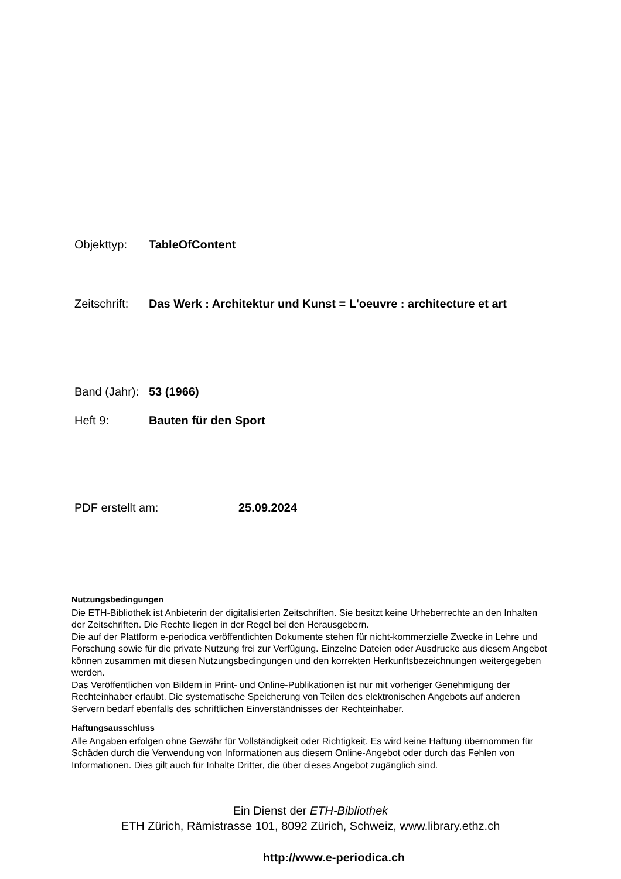Objekttyp: TableOfContent
Zeitschrift: Das Werk : Architektur und Kunst = L'oeuvre : architecture et art
Band (Jahr): 53 (1966)
Heft 9: Bauten für den Sport
PDF erstellt am: 25.09.2024
Nutzungsbedingungen
Die ETH-Bibliothek ist Anbieterin der digitalisierten Zeitschriften. Sie besitzt keine Urheberrechte an den Inhalten der Zeitschriften. Die Rechte liegen in der Regel bei den Herausgebern.
Die auf der Plattform e-periodica veröffentlichten Dokumente stehen für nicht-kommerzielle Zwecke in Lehre und Forschung sowie für die private Nutzung frei zur Verfügung. Einzelne Dateien oder Ausdrucke aus diesem Angebot können zusammen mit diesen Nutzungsbedingungen und den korrekten Herkunftsbezeichnungen weitergegeben werden.
Das Veröffentlichen von Bildern in Print- und Online-Publikationen ist nur mit vorheriger Genehmigung der Rechteinhaber erlaubt. Die systematische Speicherung von Teilen des elektronischen Angebots auf anderen Servern bedarf ebenfalls des schriftlichen Einverständnisses der Rechteinhaber.
Haftungsausschluss
Alle Angaben erfolgen ohne Gewähr für Vollständigkeit oder Richtigkeit. Es wird keine Haftung übernommen für Schäden durch die Verwendung von Informationen aus diesem Online-Angebot oder durch das Fehlen von Informationen. Dies gilt auch für Inhalte Dritter, die über dieses Angebot zugänglich sind.
Ein Dienst der ETH-Bibliothek
ETH Zürich, Rämistrasse 101, 8092 Zürich, Schweiz, www.library.ethz.ch
http://www.e-periodica.ch